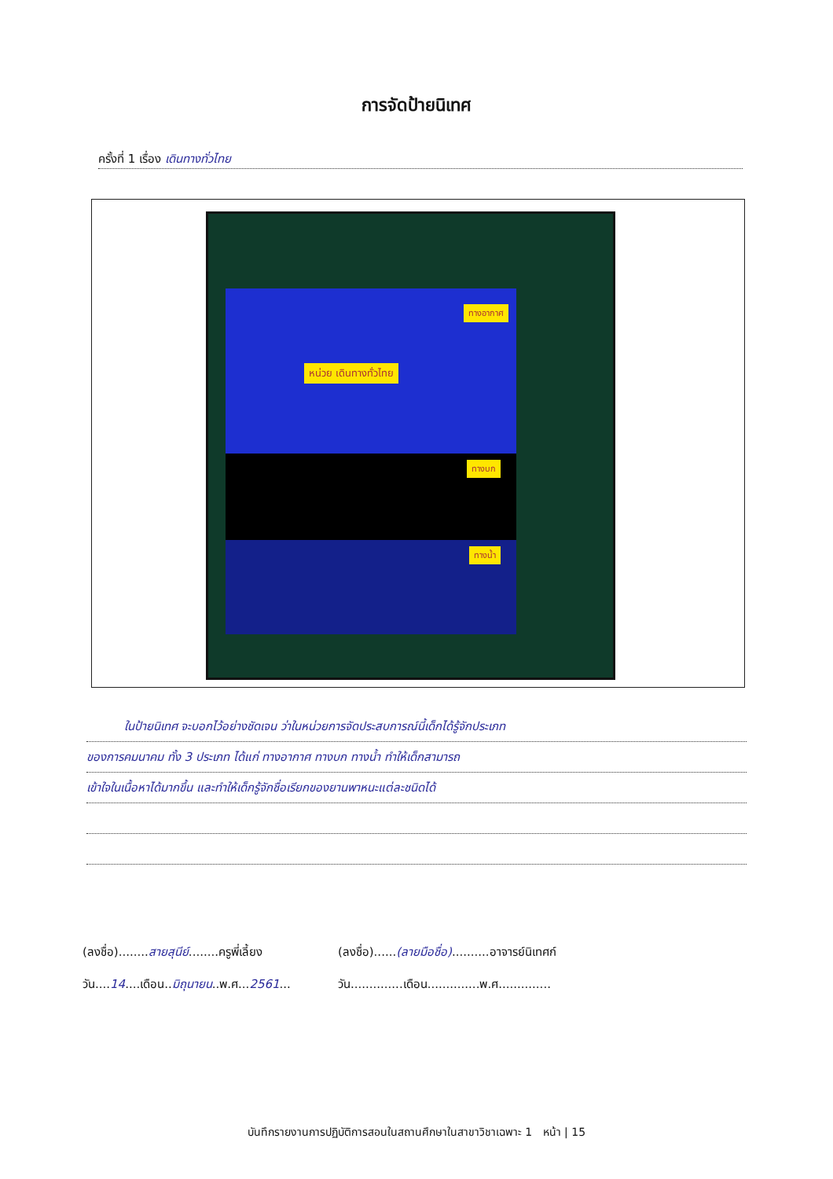การจัดป้ายนิเทศ
ครั้งที่ 1 เรื่อง เดินทางทั่วไทย
ทางอากาศ
หน่วย เดินทางทั่วไทย
ทางบก
ทางน้ำ
ในป้ายนิเทศ จะบอกไว้อย่างชัดเจน ว่าในหน่วยการจัดประสบการณ์นี้เด็กได้รู้จักประเภท
ของการคมนาคม ทั้ง 3 ประเภท ได้แก่ ทางอากาศ ทางบก ทางน้ำ ทำให้เด็กสามารถ
เข้าใจในเนื้อหาได้มากขึ้น และทำให้เด็กรู้จักชื่อเรียกของยานพาหนะแต่ละชนิดได้
(ลงชื่อ)........สายสุนีย์........ครูพี่เลี้ยง
วัน....14....เดือน..มิถุนายน..พ.ศ...2561...
(ลงชื่อ)......(ลายมือชื่อ)..........อาจารย์นิเทศก์
วัน..............เดือน..............พ.ศ..............
บันทึกรายงานการปฏิบัติการสอนในสถานศึกษาในสาขาวิชาเฉพาะ 1 หน้า | 15